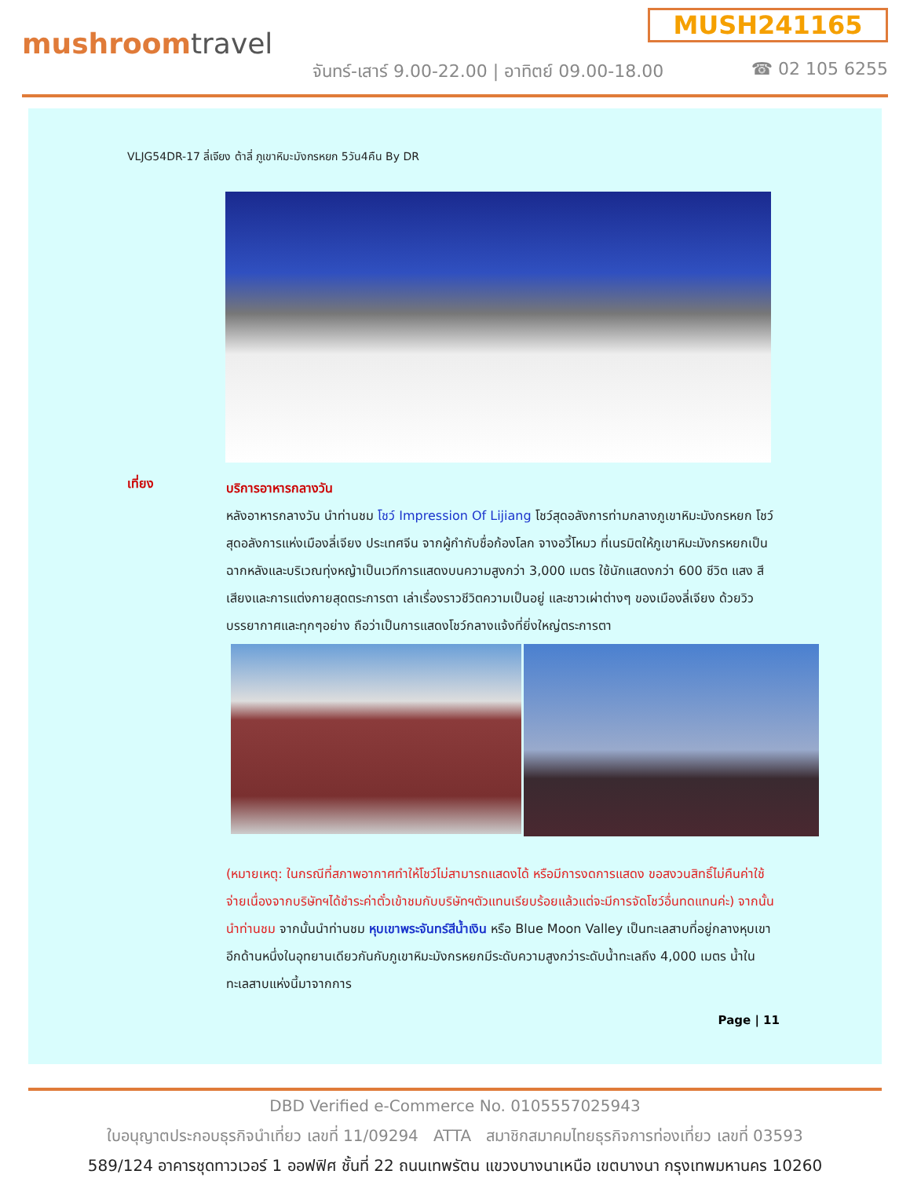mushroomtravel
MUSH241165
จันทร์-เสาร์ 9.00-22.00 | อาทิตย์ 09.00-18.00
☎ 02 105 6255
VLJG54DR-17 ลี่เจียง ต้าลี่ ภูเขาหิมะมังกรหยก 5วัน4คืน By DR
เที่ยง
บริการอาหารกลางวัน
หลังอาหารกลางวัน นำท่านชม โชว์ Impression Of Lijiang โชว์สุดอลังการท่ามกลางภูเขาหิมะมังกรหยก โชว์สุดอลังการแห่งเมืองลี่เจียง ประเทศจีน จากผู้กำกับชื่อก้องโลก จางอวี้โหมว ที่เนรมิตให้ภูเขาหิมะมังกรหยกเป็นฉากหลังและบริเวณทุ่งหญ้าเป็นเวทีการแสดงบนความสูงกว่า 3,000 เมตร ใช้นักแสดงกว่า 600 ชีวิต แสง สี เสียงและการแต่งกายสุดตระการตา เล่าเรื่องราวชีวิตความเป็นอยู่ และชาวเผ่าต่างๆ ของเมืองลี่เจียง ด้วยวิว บรรยากาศและทุกๆอย่าง ถือว่าเป็นการแสดงโชว์กลางแจ้งที่ยิ่งใหญ่ตระการตา
(หมายเหตุ: ในกรณีที่สภาพอากาศทำให้โชว์ไม่สามารถแสดงได้ หรือมีการงดการแสดง ขอสงวนสิทธิ์ไม่คืนค่าใช้จ่ายเนื่องจากบริษัทฯได้ชำระค่าตั๋วเข้าชมกับบริษัทฯตัวแทนเรียบร้อยแล้วแต่จะมีการจัดโชว์อื่นทดแทนค่ะ) จากนั้นนำท่านชม จากนั้นนำท่านชม หุบเขาพระจันทร์สีน้ำเงิน หรือ Blue Moon Valley เป็นทะเลสาบที่อยู่กลางหุบเขาอีกด้านหนึ่งในอุทยานเดียวกันกับภูเขาหิมะมังกรหยกมีระดับความสูงกว่าระดับน้ำทะเลถึง 4,000 เมตร น้ำในทะเลสาบแห่งนี้มาจากการ
Page | 11
DBD Verified e-Commerce No. 0105557025943
ใบอนุญาตประกอบธุรกิจนำเที่ยว เลขที่ 11/09294 ATTA สมาชิกสมาคมไทยธุรกิจการท่องเที่ยว เลขที่ 03593
589/124 อาคารชุดทาวเวอร์ 1 ออฟฟิศ ชั้นที่ 22 ถนนเทพรัตน แขวงบางนาเหนือ เขตบางนา กรุงเทพมหานคร 10260